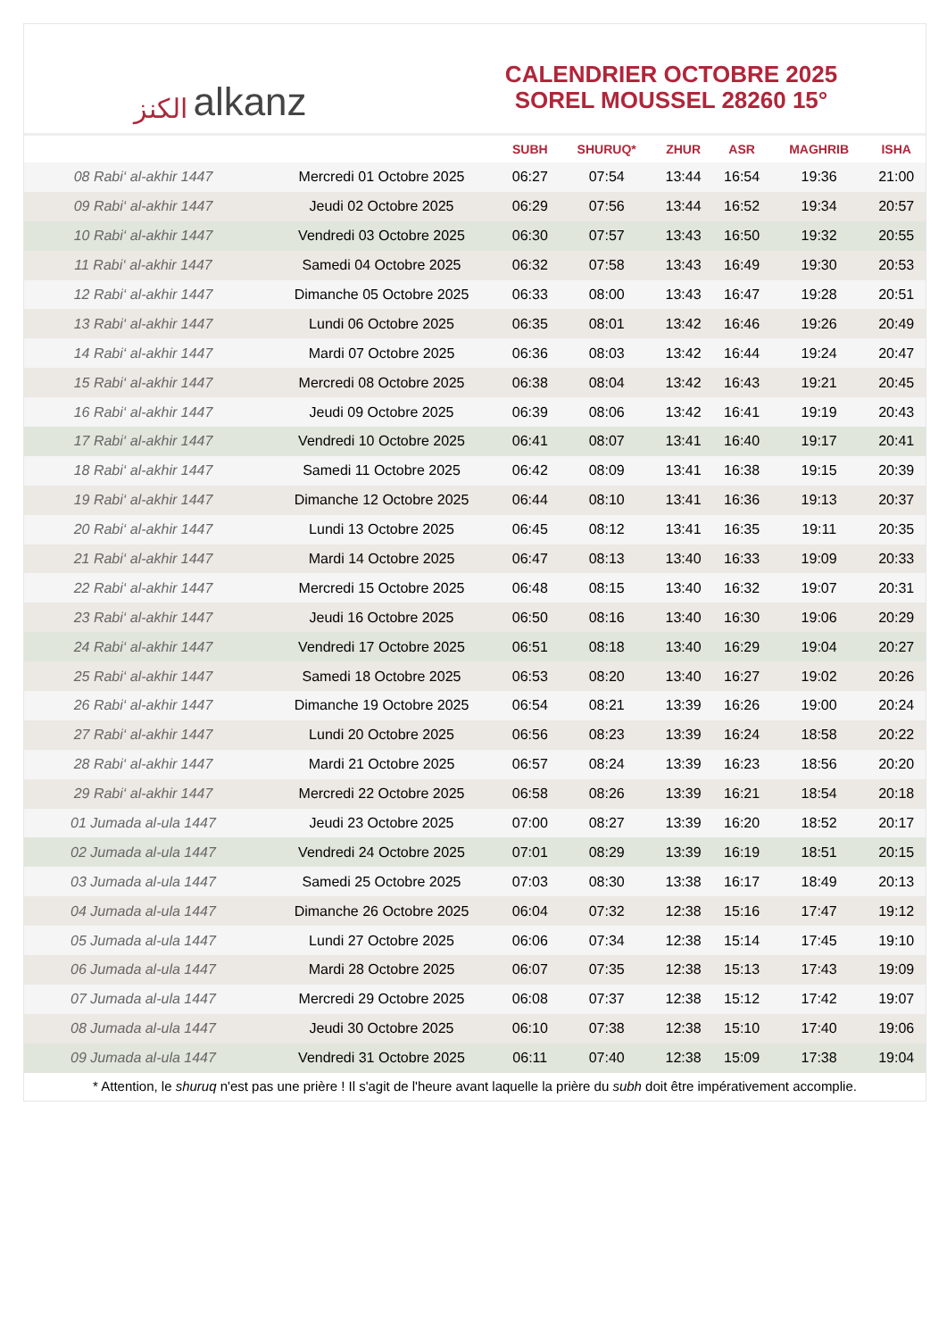الكنز alkanz
CALENDRIER OCTOBRE 2025
SOREL MOUSSEL 28260 15°
| | | SUBH | SHURUQ* | ZHUR | ASR | MAGHRIB | ISHA |
| --- | --- | --- | --- | --- | --- | --- | --- |
| 08 Rabi‘ al-akhir 1447 | Mercredi 01 Octobre 2025 | 06:27 | 07:54 | 13:44 | 16:54 | 19:36 | 21:00 |
| 09 Rabi‘ al-akhir 1447 | Jeudi 02 Octobre 2025 | 06:29 | 07:56 | 13:44 | 16:52 | 19:34 | 20:57 |
| 10 Rabi‘ al-akhir 1447 | Vendredi 03 Octobre 2025 | 06:30 | 07:57 | 13:43 | 16:50 | 19:32 | 20:55 |
| 11 Rabi‘ al-akhir 1447 | Samedi 04 Octobre 2025 | 06:32 | 07:58 | 13:43 | 16:49 | 19:30 | 20:53 |
| 12 Rabi‘ al-akhir 1447 | Dimanche 05 Octobre 2025 | 06:33 | 08:00 | 13:43 | 16:47 | 19:28 | 20:51 |
| 13 Rabi‘ al-akhir 1447 | Lundi 06 Octobre 2025 | 06:35 | 08:01 | 13:42 | 16:46 | 19:26 | 20:49 |
| 14 Rabi‘ al-akhir 1447 | Mardi 07 Octobre 2025 | 06:36 | 08:03 | 13:42 | 16:44 | 19:24 | 20:47 |
| 15 Rabi‘ al-akhir 1447 | Mercredi 08 Octobre 2025 | 06:38 | 08:04 | 13:42 | 16:43 | 19:21 | 20:45 |
| 16 Rabi‘ al-akhir 1447 | Jeudi 09 Octobre 2025 | 06:39 | 08:06 | 13:42 | 16:41 | 19:19 | 20:43 |
| 17 Rabi‘ al-akhir 1447 | Vendredi 10 Octobre 2025 | 06:41 | 08:07 | 13:41 | 16:40 | 19:17 | 20:41 |
| 18 Rabi‘ al-akhir 1447 | Samedi 11 Octobre 2025 | 06:42 | 08:09 | 13:41 | 16:38 | 19:15 | 20:39 |
| 19 Rabi‘ al-akhir 1447 | Dimanche 12 Octobre 2025 | 06:44 | 08:10 | 13:41 | 16:36 | 19:13 | 20:37 |
| 20 Rabi‘ al-akhir 1447 | Lundi 13 Octobre 2025 | 06:45 | 08:12 | 13:41 | 16:35 | 19:11 | 20:35 |
| 21 Rabi‘ al-akhir 1447 | Mardi 14 Octobre 2025 | 06:47 | 08:13 | 13:40 | 16:33 | 19:09 | 20:33 |
| 22 Rabi‘ al-akhir 1447 | Mercredi 15 Octobre 2025 | 06:48 | 08:15 | 13:40 | 16:32 | 19:07 | 20:31 |
| 23 Rabi‘ al-akhir 1447 | Jeudi 16 Octobre 2025 | 06:50 | 08:16 | 13:40 | 16:30 | 19:06 | 20:29 |
| 24 Rabi‘ al-akhir 1447 | Vendredi 17 Octobre 2025 | 06:51 | 08:18 | 13:40 | 16:29 | 19:04 | 20:27 |
| 25 Rabi‘ al-akhir 1447 | Samedi 18 Octobre 2025 | 06:53 | 08:20 | 13:40 | 16:27 | 19:02 | 20:26 |
| 26 Rabi‘ al-akhir 1447 | Dimanche 19 Octobre 2025 | 06:54 | 08:21 | 13:39 | 16:26 | 19:00 | 20:24 |
| 27 Rabi‘ al-akhir 1447 | Lundi 20 Octobre 2025 | 06:56 | 08:23 | 13:39 | 16:24 | 18:58 | 20:22 |
| 28 Rabi‘ al-akhir 1447 | Mardi 21 Octobre 2025 | 06:57 | 08:24 | 13:39 | 16:23 | 18:56 | 20:20 |
| 29 Rabi‘ al-akhir 1447 | Mercredi 22 Octobre 2025 | 06:58 | 08:26 | 13:39 | 16:21 | 18:54 | 20:18 |
| 01 Jumada al-ula 1447 | Jeudi 23 Octobre 2025 | 07:00 | 08:27 | 13:39 | 16:20 | 18:52 | 20:17 |
| 02 Jumada al-ula 1447 | Vendredi 24 Octobre 2025 | 07:01 | 08:29 | 13:39 | 16:19 | 18:51 | 20:15 |
| 03 Jumada al-ula 1447 | Samedi 25 Octobre 2025 | 07:03 | 08:30 | 13:38 | 16:17 | 18:49 | 20:13 |
| 04 Jumada al-ula 1447 | Dimanche 26 Octobre 2025 | 06:04 | 07:32 | 12:38 | 15:16 | 17:47 | 19:12 |
| 05 Jumada al-ula 1447 | Lundi 27 Octobre 2025 | 06:06 | 07:34 | 12:38 | 15:14 | 17:45 | 19:10 |
| 06 Jumada al-ula 1447 | Mardi 28 Octobre 2025 | 06:07 | 07:35 | 12:38 | 15:13 | 17:43 | 19:09 |
| 07 Jumada al-ula 1447 | Mercredi 29 Octobre 2025 | 06:08 | 07:37 | 12:38 | 15:12 | 17:42 | 19:07 |
| 08 Jumada al-ula 1447 | Jeudi 30 Octobre 2025 | 06:10 | 07:38 | 12:38 | 15:10 | 17:40 | 19:06 |
| 09 Jumada al-ula 1447 | Vendredi 31 Octobre 2025 | 06:11 | 07:40 | 12:38 | 15:09 | 17:38 | 19:04 |
* Attention, le shuruq n'est pas une prière ! Il s'agit de l'heure avant laquelle la prière du subh doit être impérativement accomplie.